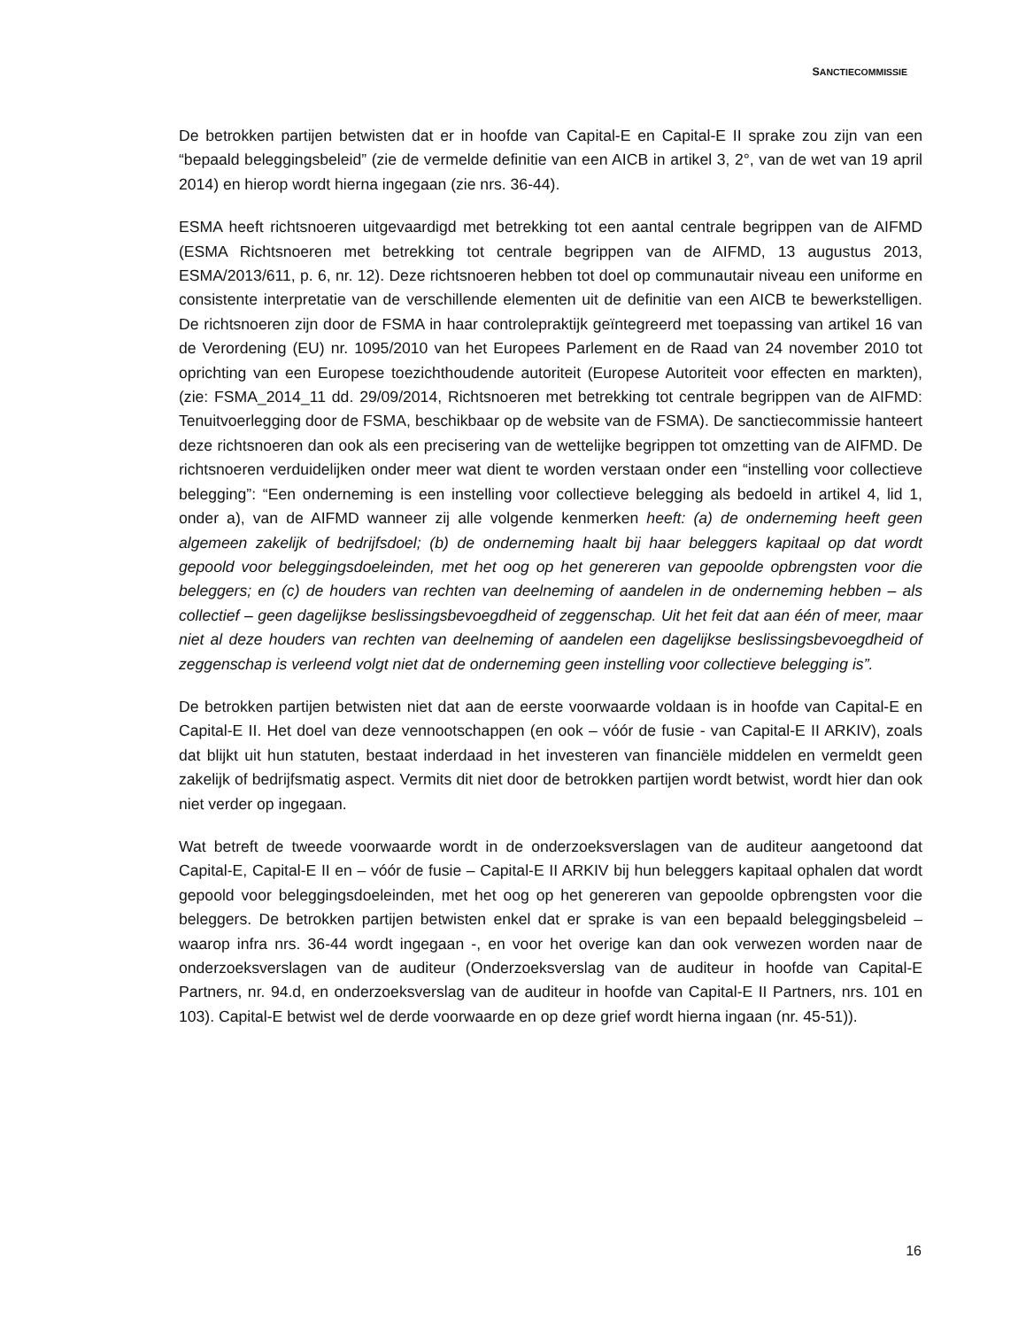SANCTIECOMMISSIE
De betrokken partijen betwisten dat er in hoofde van Capital-E en Capital-E II sprake zou zijn van een “bepaald beleggingsbeleid” (zie de vermelde definitie van een AICB in artikel 3, 2°, van de wet van 19 april 2014) en hierop wordt hierna ingegaan (zie nrs. 36-44).
ESMA heeft richtsnoeren uitgevaardigd met betrekking tot een aantal centrale begrippen van de AIFMD (ESMA Richtsnoeren met betrekking tot centrale begrippen van de AIFMD, 13 augustus 2013, ESMA/2013/611, p. 6, nr. 12). Deze richtsnoeren hebben tot doel op communautair niveau een uniforme en consistente interpretatie van de verschillende elementen uit de definitie van een AICB te bewerkstelligen. De richtsnoeren zijn door de FSMA in haar controlepraktijk geïntegreerd met toepassing van artikel 16 van de Verordening (EU) nr. 1095/2010 van het Europees Parlement en de Raad van 24 november 2010 tot oprichting van een Europese toezichthoudende autoriteit (Europese Autoriteit voor effecten en markten), (zie: FSMA_2014_11 dd. 29/09/2014, Richtsnoeren met betrekking tot centrale begrippen van de AIFMD: Tenuitvoerlegging door de FSMA, beschikbaar op de website van de FSMA). De sanctiecommissie hanteert deze richtsnoeren dan ook als een precisering van de wettelijke begrippen tot omzetting van de AIFMD. De richtsnoeren verduidelijken onder meer wat dient te worden verstaan onder een “instelling voor collectieve belegging”: “Een onderneming is een instelling voor collectieve belegging als bedoeld in artikel 4, lid 1, onder a), van de AIFMD wanneer zij alle volgende kenmerken heeft: (a) de onderneming heeft geen algemeen zakelijk of bedrijfsdoel; (b) de onderneming haalt bij haar beleggers kapitaal op dat wordt gepoold voor beleggingsdoeleinden, met het oog op het genereren van gepoolde opbrengsten voor die beleggers; en (c) de houders van rechten van deelneming of aandelen in de onderneming hebben – als collectief – geen dagelijkse beslissingsbevoegdheid of zeggenschap. Uit het feit dat aan één of meer, maar niet al deze houders van rechten van deelneming of aandelen een dagelijkse beslissingsbevoegdheid of zeggenschap is verleend volgt niet dat de onderneming geen instelling voor collectieve belegging is”.
De betrokken partijen betwisten niet dat aan de eerste voorwaarde voldaan is in hoofde van Capital-E en Capital-E II. Het doel van deze vennootschappen (en ook – vóór de fusie - van Capital-E II ARKIV), zoals dat blijkt uit hun statuten, bestaat inderdaad in het investeren van financiële middelen en vermeldt geen zakelijk of bedrijfsmatig aspect. Vermits dit niet door de betrokken partijen wordt betwist, wordt hier dan ook niet verder op ingegaan.
Wat betreft de tweede voorwaarde wordt in de onderzoeksverslagen van de auditeur aangetoond dat Capital-E, Capital-E II en – vóór de fusie – Capital-E II ARKIV bij hun beleggers kapitaal ophalen dat wordt gepoold voor beleggingsdoeleinden, met het oog op het genereren van gepoolde opbrengsten voor die beleggers. De betrokken partijen betwisten enkel dat er sprake is van een bepaald beleggingsbeleid – waarop infra nrs. 36-44 wordt ingegaan -, en voor het overige kan dan ook verwezen worden naar de onderzoeksverslagen van de auditeur (Onderzoeksverslag van de auditeur in hoofde van Capital-E Partners, nr. 94.d, en onderzoeksverslag van de auditeur in hoofde van Capital-E II Partners, nrs. 101 en 103). Capital-E betwist wel de derde voorwaarde en op deze grief wordt hierna ingaan (nr. 45-51)).
16